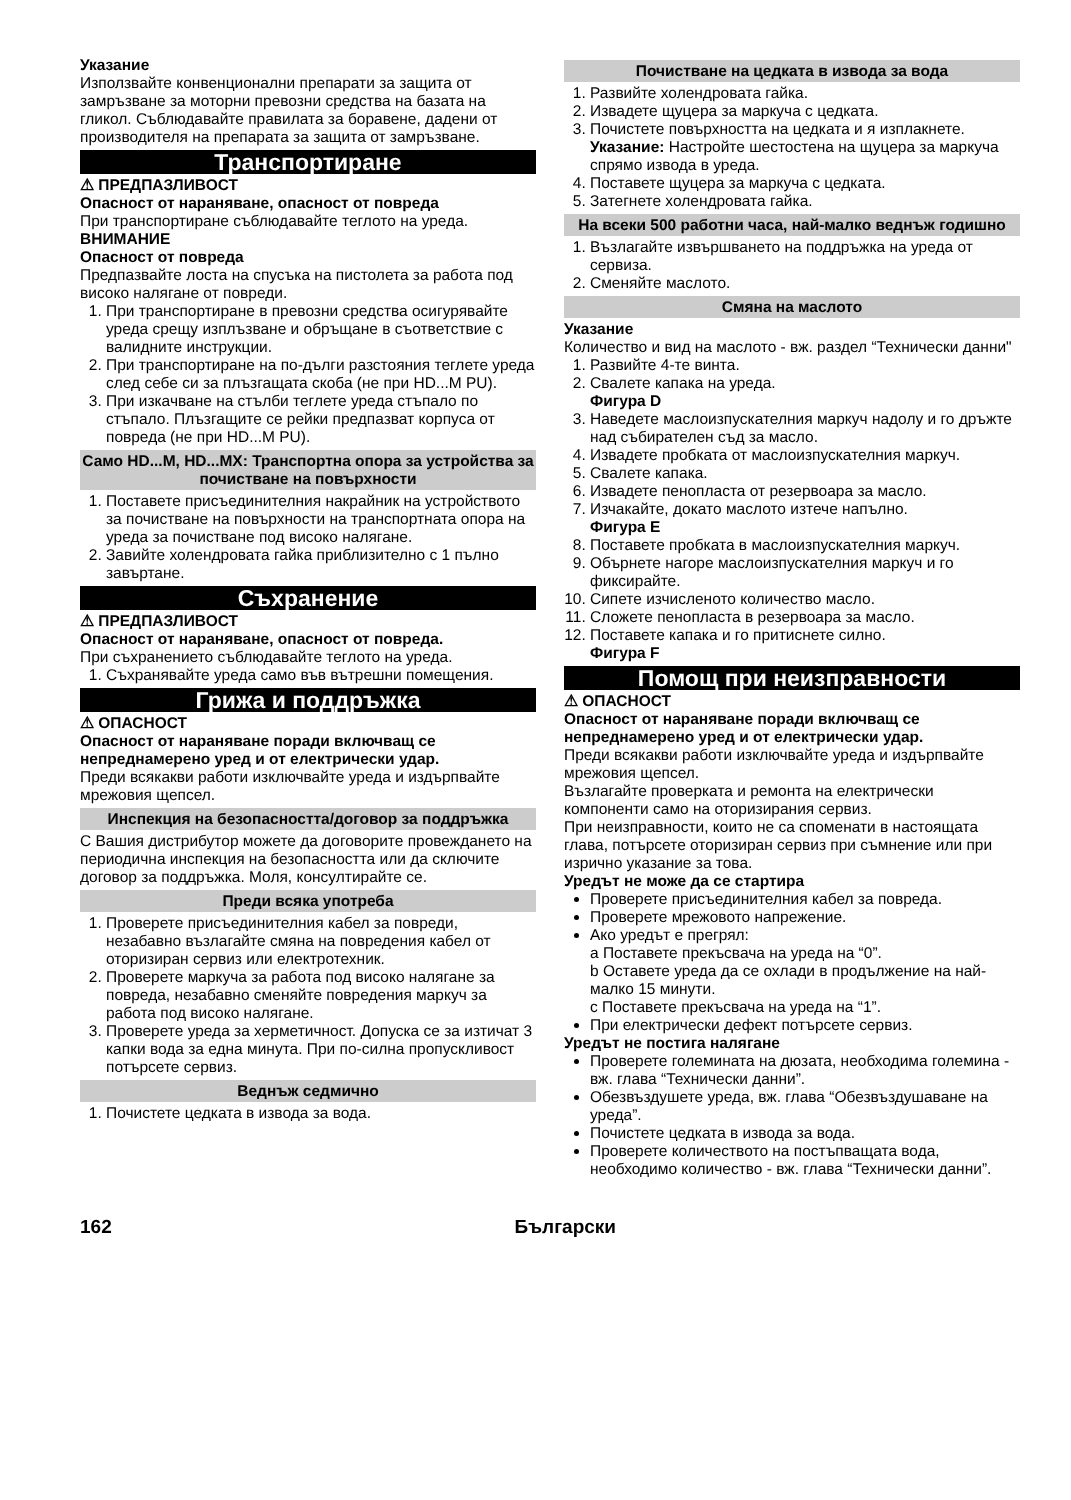Указание
Използвайте конвенционални препарати за защита от замръзване за моторни превозни средства на базата на гликол. Съблюдавайте правилата за боравене, дадени от производителя на препарата за защита от замръзване.
Транспортиране
⚠ ПРЕДПАЗЛИВОСТ
Опасност от нараняване, опасност от повреда
При транспортиране съблюдавайте теглото на уреда.
ВНИМАНИЕ
Опасност от повреда
Предпазвайте лоста на спусъка на пистолета за работа под високо налягане от повреди.
1. При транспортиране в превозни средства осигурявайте уреда срещу изплъзване и обръщане в съответствие с валидните инструкции.
2. При транспортиране на по-дълги разстояния теглете уреда след себе си за плъзгащата скоба (не при HD...M PU).
3. При изкачване на стълби теглете уреда стъпало по стъпало. Плъзгащите се рейки предпазват корпуса от повреда (не при HD...M PU).
Само HD...M, HD...MX: Транспортна опора за устройства за почистване на повърхности
1. Поставете присъединителния накрайник на устройството за почистване на повърхности на транспортната опора на уреда за почистване под високо налягане.
2. Завийте холендровата гайка приблизително с 1 пълно завъртане.
Съхранение
⚠ ПРЕДПАЗЛИВОСТ
Опасност от нараняване, опасност от повреда.
При съхранението съблюдавайте теглото на уреда.
1. Съхранявайте уреда само във вътрешни помещения.
Грижа и поддръжка
⚠ ОПАСНОСТ
Опасност от нараняване поради включващ се непреднамерено уред и от електрически удар.
Преди всякакви работи изключвайте уреда и издърпвайте мрежовия щепсел.
Инспекция на безопасността/договор за поддръжка
С Вашия дистрибутор можете да договорите провеждането на периодична инспекция на безопасността или да сключите договор за поддръжка. Моля, консултирайте се.
Преди всяка употреба
1. Проверете присъединителния кабел за повреди, незабавно възлагайте смяна на повредения кабел от оторизиран сервиз или електротехник.
2. Проверете маркуча за работа под високо налягане за повреда, незабавно сменяйте повредения маркуч за работа под високо налягане.
3. Проверете уреда за херметичност. Допуска се за изтичат 3 капки вода за една минута. При по-силна пропускливост потърсете сервиз.
Веднъж седмично
1. Почистете цедката в извода за вода.
Почистване на цедката в извода за вода
1. Развийте холендровата гайка.
2. Извадете щуцера за маркуча с цедката.
3. Почистете повърхността на цедката и я изплакнете.
Указание: Настройте шестостена на щуцера за маркуча спрямо извода в уреда.
4. Поставете щуцера за маркуча с цедката.
5. Затегнете холендровата гайка.
На всеки 500 работни часа, най-малко веднъж годишно
1. Възлагайте извършването на поддръжка на уреда от сервиза.
2. Сменяйте маслото.
Смяна на маслото
Указание
Количество и вид на маслото - вж. раздел “Технически данни"
1. Развийте 4-те винта.
2. Свалете капака на уреда.
Фигура D
3. Наведете маслоизпускателния маркуч надолу и го дръжте над събирателен съд за масло.
4. Извадете пробката от маслоизпускателния маркуч.
5. Свалете капака.
6. Извадете пенопласта от резервоара за масло.
7. Изчакайте, докато маслото изтече напълно.
Фигура E
8. Поставете пробката в маслоизпускателния маркуч.
9. Обърнете нагоре маслоизпускателния маркуч и го фиксирайте.
10. Сипете изчисленото количество масло.
11. Сложете пенопласта в резервоара за масло.
12. Поставете капака и го притиснете силно.
Фигура F
Помощ при неизправности
⚠ ОПАСНОСТ
Опасност от нараняване поради включващ се непреднамерено уред и от електрически удар.
Преди всякакви работи изключвайте уреда и издърпвайте мрежовия щепсел.
Възлагайте проверката и ремонта на електрически компоненти само на оторизирания сервиз.
При неизправности, които не са споменати в настоящата глава, потърсете оторизиран сервиз при съмнение или при изрично указание за това.
Уредът не може да се стартира
Проверете присъединителния кабел за повреда.
Проверете мрежовото напрежение.
Ако уредът е прегрял:
a Поставете прекъсвача на уреда на “0”.
b Оставете уреда да се охлади в продължение на най-малко 15 минути.
c Поставете прекъсвача на уреда на “1”.
При електрически дефект потърсете сервиз.
Уредът не постига налягане
Проверете големината на дюзата, необходима големина - вж. глава “Технически данни”.
Обезвъздушете уреда, вж. глава “Обезвъздушаване на уреда”.
Почистете цедката в извода за вода.
Проверете количеството на постъпващата вода, необходимо количество - вж. глава “Технически данни”.
162 Български